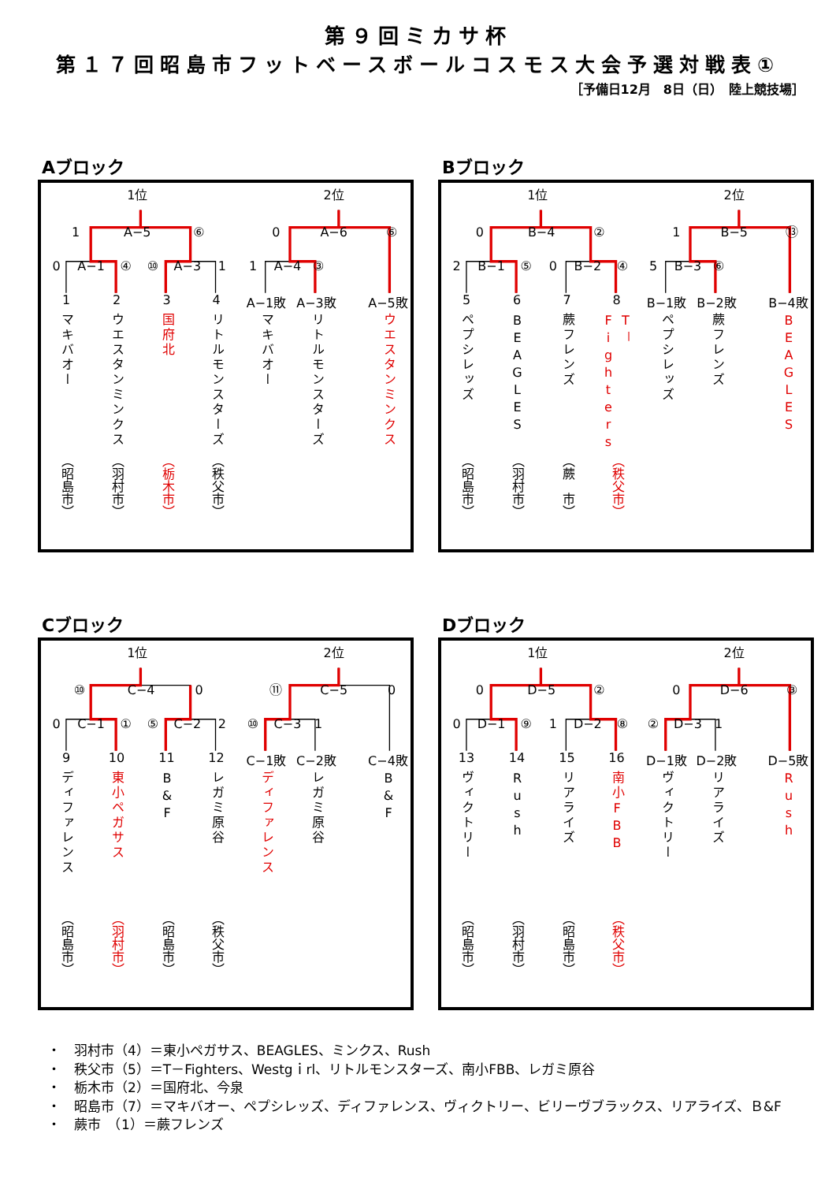第９回ミカサ杯
第１７回昭島市フットベースボールコスモス大会予選対戦表①
［予備日12月　8日（日）　陸上競技場］
Aブロック
1位 2位
1 A−5 ⑥ 0 A−6 ⑥
0 A−1 ④ ⑩ A−3 1 1 A−4 ③
1
2
3
4
A−1敗
A−3敗
A−5敗
マキバオー
ウエスタンミンクス
国府北
リトルモンスターズ
マキバオー
リトルモンスターズ
ウエスタンミンクス
（昭島市）
（羽村市）
（栃木市）
（秩父市）
Bブロック
1位 2位
0 B−4 ② 1 B−5 ⑬
2 B−1 ⑤ 0 B−2 ④ 5 B−3 ⑥
5
6
7
8
B−1敗
B−2敗
B−4敗
ペプシレッズ
BEAGLES
蕨フレンズ
T－Fighters
ペプシレッズ
蕨フレンズ
BEAGLES
（昭島市）
（羽村市）
（蕨　市）
（秩父市）
Cブロック
1位 2位
⑩ C−4 0 ⑪ C−5 0
0 C−1 ① ⑤ C−2 2 ⑩ C−3 1
9
10
11
12
C−1敗
C−2敗
C−4敗
ディファレンス
東小ペガサス
B&F
レガミ原谷
ディファレンス
レガミ原谷
B&F
（昭島市）
（羽村市）
（昭島市）
（秩父市）
Dブロック
1位 2位
0 D−5 ② 0 D−6 ③
0 D−1 ⑨ 1 D−2 ⑧ ② D−3 1
13
14
15
16
D−1敗
D−2敗
D−5敗
ヴィクトリー
Rush
リアライズ
南小FBB
ヴィクトリー
リアライズ
Rush
（昭島市）
（羽村市）
（昭島市）
（秩父市）
・　羽村市（4）＝東小ペガサス、BEAGLES、ミンクス、Rush
・　秩父市（5）＝T－Fighters、Westgｉrl、リトルモンスターズ、南小FBB、レガミ原谷
・　栃木市（2）＝国府北、今泉
・　昭島市（7）＝マキバオー、ペプシレッズ、ディファレンス、ヴィクトリー、ビリーヴブラックス、リアライズ、Ｂ&F
・　蕨市　（1）＝蕨フレンズ